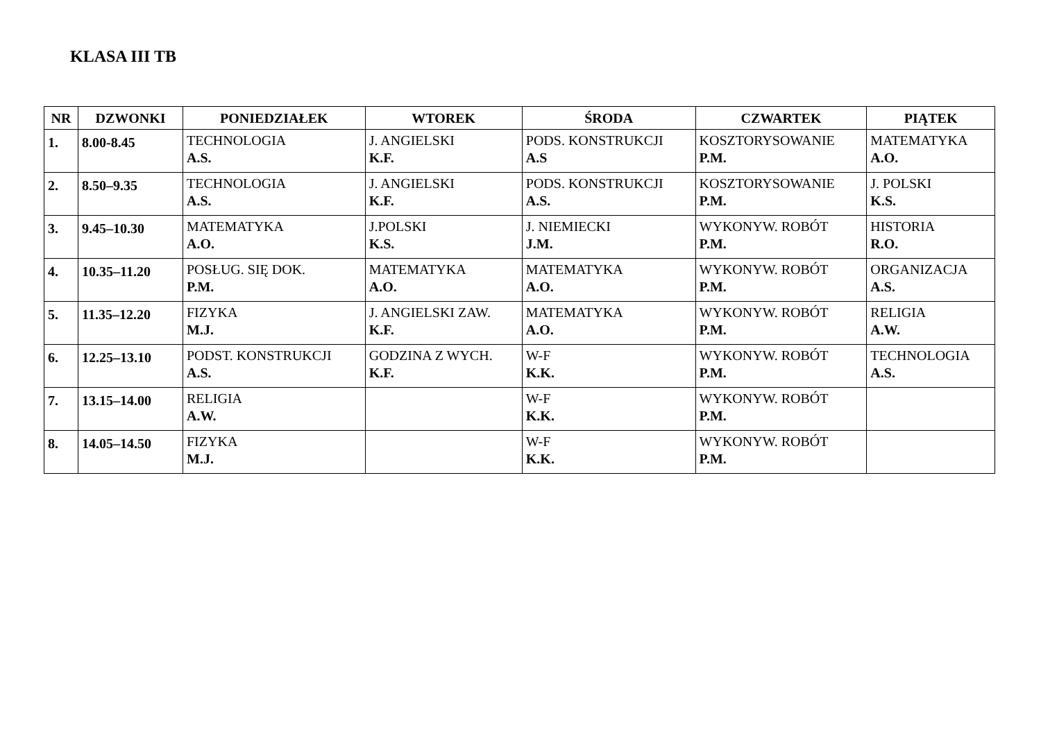KLASA III TB
| NR | DZWONKI | PONIEDZIAŁEK | WTOREK | ŚRODA | CZWARTEK | PIĄTEK |
| --- | --- | --- | --- | --- | --- | --- |
| 1. | 8.00-8.45 | TECHNOLOGIA A.S. | J. ANGIELSKI K.F. | PODS. KONSTRUKCJI A.S | KOSZTORYSOWANIE P.M. | MATEMATYKA A.O. |
| 2. | 8.50–9.35 | TECHNOLOGIA A.S. | J. ANGIELSKI K.F. | PODS. KONSTRUKCJI A.S. | KOSZTORYSOWANIE P.M. | J. POLSKI K.S. |
| 3. | 9.45–10.30 | MATEMATYKA A.O. | J.POLSKI K.S. | J. NIEMIECKI J.M. | WYKONYW. ROBÓT P.M. | HISTORIA R.O. |
| 4. | 10.35–11.20 | POSŁUG. SIĘ DOK. P.M. | MATEMATYKA A.O. | MATEMATYKA A.O. | WYKONYW. ROBÓT P.M. | ORGANIZACJA A.S. |
| 5. | 11.35–12.20 | FIZYKA M.J. | J. ANGIELSKI ZAW. K.F. | MATEMATYKA A.O. | WYKONYW. ROBÓT P.M. | RELIGIA A.W. |
| 6. | 12.25–13.10 | PODST. KONSTRUKCJI A.S. | GODZINA Z WYCH. K.F. | W-F K.K. | WYKONYW. ROBÓT P.M. | TECHNOLOGIA A.S. |
| 7. | 13.15–14.00 | RELIGIA A.W. | | W-F K.K. | WYKONYW. ROBÓT P.M. | |
| 8. | 14.05–14.50 | FIZYKA M.J. | | W-F K.K. | WYKONYW. ROBÓT P.M. | |